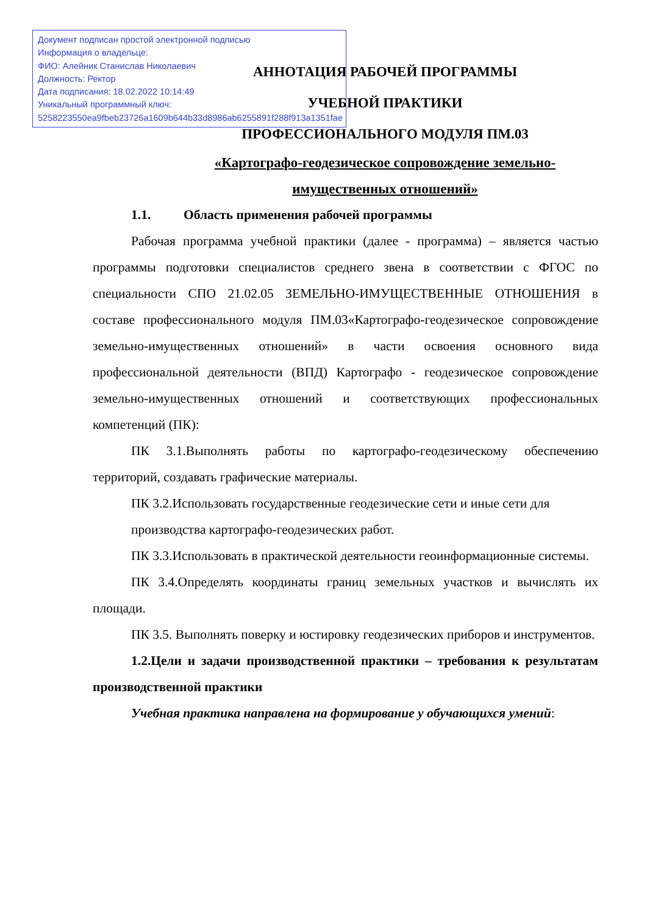АННОТАЦИЯ РАБОЧЕЙ ПРОГРАММЫ
УЧЕБНОЙ ПРАКТИКИ
ПРОФЕССИОНАЛЬНОГО МОДУЛЯ ПМ.03
«Картографо-геодезическое сопровождение земельно-
имущественных отношений»
1.1. Область применения рабочей программы
Рабочая программа учебной практики (далее - программа) – является частью программы подготовки специалистов среднего звена в соответствии с ФГОС по специальности СПО 21.02.05 ЗЕМЕЛЬНО-ИМУЩЕСТВЕННЫЕ ОТНОШЕНИЯ в составе профессионального модуля ПМ.03«Картографо-геодезическое сопровождение земельно-имущественных отношений» в части освоения основного вида профессиональной деятельности (ВПД) Картографо - геодезическое сопровождение земельно-имущественных отношений и соответствующих профессиональных компетенций (ПК):
ПК 3.1.Выполнять работы по картографо-геодезическому обеспечению территорий, создавать графические материалы.
ПК 3.2.Использовать государственные геодезические сети и иные сети для производства картографо-геодезических работ.
ПК 3.3.Использовать в практической деятельности геоинформационные системы.
ПК 3.4.Определять координаты границ земельных участков и вычислять их площади.
ПК 3.5. Выполнять поверку и юстировку геодезических приборов и инструментов.
1.2.Цели и задачи производственной практики – требования к результатам производственной практики
Учебная практика направлена на формирование у обучающихся умений:
Документ подписан простой электронной подписью
Информация о владельце:
ФИО: Алейник Станислав Николаевич
Должность: Ректор
Дата подписания: 18.02.2022 10:14:49
Уникальный программный ключ:
5258223550ea9fbeb23726a1609b644b33d8986ab6255891f288f913a1351fae